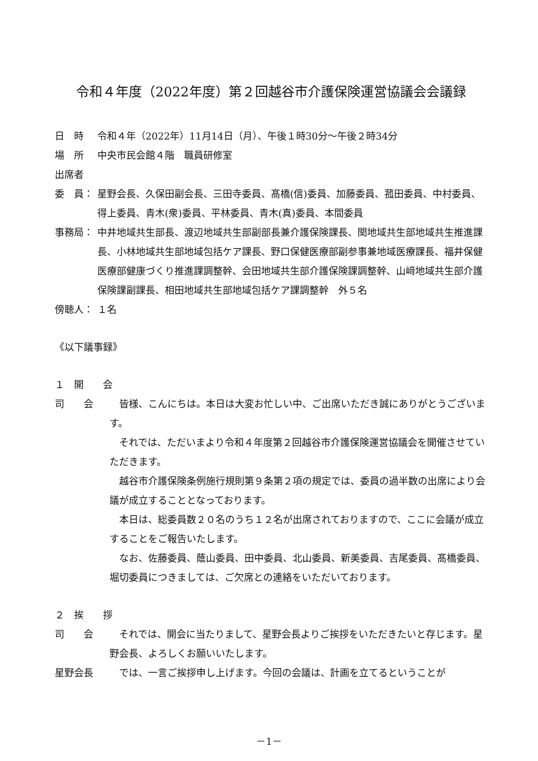令和４年度（2022年度）第２回越谷市介護保険運営協議会会議録
日　時 令和４年（2022年）11月14日（月）、午後１時30分～午後２時34分
場　所 中央市民会館４階　職員研修室
出席者
委　員： 星野会長、久保田副会長、三田寺委員、髙橋(信)委員、加藤委員、菰田委員、中村委員、得上委員、青木(衆)委員、平林委員、青木(真)委員、本間委員
事務局： 中井地域共生部長、渡辺地域共生部副部長兼介護保険課長、関地域共生部地域共生推進課長、小林地域共生部地域包括ケア課長、野口保健医療部副参事兼地域医療課長、福井保健医療部健康づくり推進課調整幹、会田地域共生部介護保険課調整幹、山﨑地域共生部介護保険課副課長、相田地域共生部地域包括ケア課調整幹　外５名
傍聴人： １名
《以下議事録》
１　開　　会
司　　会
皆様、こんにちは。本日は大変お忙しい中、ご出席いただき誠にありがとうございます。
それでは、ただいまより令和４年度第２回越谷市介護保険運営協議会を開催させていただきます。
越谷市介護保険条例施行規則第９条第２項の規定では、委員の過半数の出席により会議が成立することとなっております。
本日は、総委員数２０名のうち１２名が出席されておりますので、ここに会議が成立することをご報告いたします。
なお、佐藤委員、蔭山委員、田中委員、北山委員、新美委員、吉尾委員、髙橋委員、堀切委員につきましては、ご欠席との連絡をいただいております。
２　挨　　拶
司　　会
それでは、開会に当たりまして、星野会長よりご挨拶をいただきたいと存じます。星野会長、よろしくお願いいたします。
星野会長
では、一言ご挨拶申し上げます。今回の会議は、計画を立てるということが
－1－